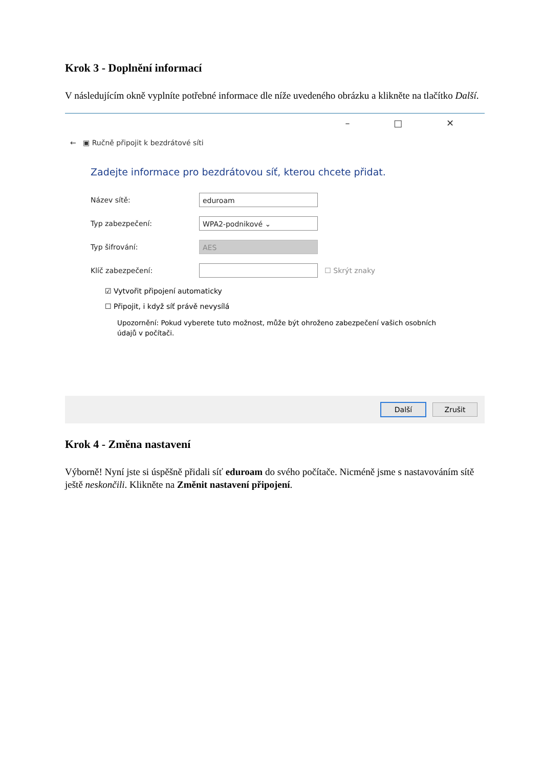Krok 3 - Doplnění informací
V následujícím okně vyplníte potřebné informace dle níže uvedeného obrázku a klikněte na tlačítko Další.
– □ ✕
← ▣ Ručně připojit k bezdrátové síti
Zadejte informace pro bezdrátovou síť, kterou chcete přidat.
Název sítě: eduroam
Typ zabezpečení: WPA2-podnikové ⌄
Typ šifrování: AES
Klíč zabezpečení: ☐ Skrýt znaky
☑ Vytvořit připojení automaticky
☐ Připojit, i když síť právě nevysílá
Upozornění: Pokud vyberete tuto možnost, může být ohroženo zabezpečení vašich osobních údajů v počítači.
Další Zrušit
Krok 4 - Změna nastavení
Výborně! Nyní jste si úspěšně přidali síť eduroam do svého počítače. Nicméně jsme s nastavováním sítě ještě neskončili. Klikněte na Změnit nastavení připojení.